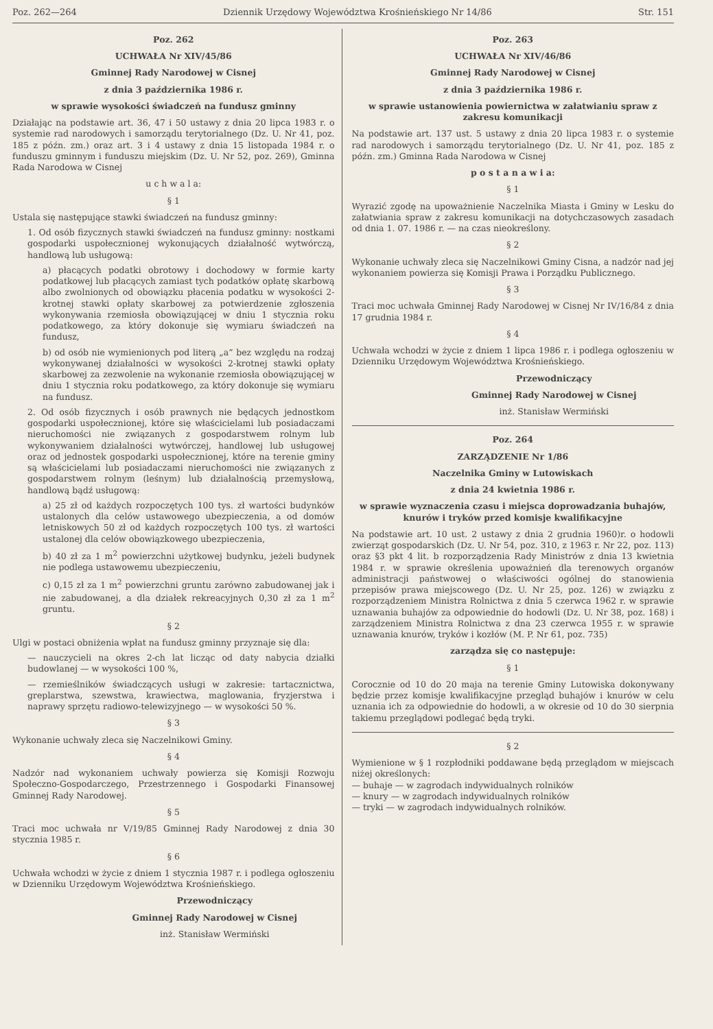Poz. 262—264 Dziennik Urzędowy Województwa Krośnieńskiego Nr 14/86 Str. 151
Poz. 262
UCHWAŁA Nr XIV/45/86
Gminnej Rady Narodowej w Cisnej
z dnia 3 października 1986 r.
w sprawie wysokości świadczeń na fundusz gminny
Działając na podstawie art. 36, 47 i 50 ustawy z dnia 20 lipca 1983 r. o systemie rad narodowych i samorządu terytorialnego (Dz. U. Nr 41, poz. 185 z późn. zm.) oraz art. 3 i 4 ustawy z dnia 15 listopada 1984 r. o funduszu gminnym i funduszu miejskim (Dz. U. Nr 52, poz. 269), Gminna Rada Narodowa w Cisnej
u c h w a l a:
§ 1
Ustala się następujące stawki świadczeń na fundusz gminny:
1. Od osób fizycznych stawki świadczeń na fundusz gminny: nostkami gospodarki uspołecznionej wykonujących działalność wytwórczą, handlową lub usługową:
a) płacących podatki obrotowy i dochodowy w formie karty podatkowej lub płacących zamiast tych podatków opłatę skarbową albo zwolnionych od obowiązku płacenia podatku w wysokości 2-krotnej stawki opłaty skarbowej za potwierdzenie zgłoszenia wykonywania rzemiosła obowiązującej w dniu 1 stycznia roku podatkowego, za który dokonuje się wymiaru świadczeń na fundusz,
b) od osób nie wymienionych pod literą „a” bez względu na rodzaj wykonywanej działalności w wysokości 2-krotnej stawki opłaty skarbowej za zezwolenie na wykonanie rzemiosła obowiązującej w dniu 1 stycznia roku podatkowego, za który dokonuje się wymiaru na fundusz.
2. Od osób fizycznych i osób prawnych nie będących jednostkom gospodarki uspołecznionej, które się właścicielami lub posiadaczami nieruchomości nie związanych z gospodarstwem rolnym lub wykonywaniem działalności wytwórczej, handlowej lub usługowej oraz od jednostek gospodarki uspołecznionej, które na terenie gminy są właścicielami lub posiadaczami nieruchomości nie związanych z gospodarstwem rolnym (leśnym) lub działalnością przemysłową, handlową bądź usługową:
a) 25 zł od każdych rozpoczętych 100 tys. zł wartości budynków ustalonych dla celów ustawowego ubezpieczenia, a od domów letniskowych 50 zł od każdych rozpoczętych 100 tys. zł wartości ustalonej dla celów obowiązkowego ubezpieczenia,
b) 40 zł za 1 m<sup>2</sup> powierzchni użytkowej budynku, jeżeli budynek nie podlega ustawowemu ubezpieczeniu,
c) 0,15 zł za 1 m<sup>2</sup> powierzchni gruntu zarówno zabudowanej jak i nie zabudowanej, a dla działek rekreacyjnych 0,30 zł za 1 m<sup>2</sup> gruntu.
§ 2
Ulgi w postaci obniżenia wpłat na fundusz gminny przyznaje się dla:
— nauczycieli na okres 2-ch lat licząc od daty nabycia działki budowlanej — w wysokości 100 %,
— rzemieślników świadczących usługi w zakresie: tartacznictwa, greplarstwa, szewstwa, krawiectwa, maglowania, fryzjerstwa i naprawy sprzętu radiowo-telewizyjnego — w wysokości 50 %.
§ 3
Wykonanie uchwały zleca się Naczelnikowi Gminy.
§ 4
Nadzór nad wykonaniem uchwały powierza się Komisji Rozwoju Społeczno-Gospodarczego, Przestrzennego i Gospodarki Finansowej Gminnej Rady Narodowej.
§ 5
Traci moc uchwała nr V/19/85 Gminnej Rady Narodowej z dnia 30 stycznia 1985 r.
§ 6
Uchwała wchodzi w życie z dniem 1 stycznia 1987 r. i podlega ogłoszeniu w Dzienniku Urzędowym Województwa Krośnieńskiego.
Przewodniczący
Gminnej Rady Narodowej w Cisnej
inż. Stanisław Wermiński
Poz. 263
UCHWAŁA Nr XIV/46/86
Gminnej Rady Narodowej w Cisnej
z dnia 3 października 1986 r.
w sprawie ustanowienia powiernictwa w załatwianiu spraw z zakresu komunikacji
Na podstawie art. 137 ust. 5 ustawy z dnia 20 lipca 1983 r. o systemie rad narodowych i samorządu terytorialnego (Dz. U. Nr 41, poz. 185 z późn. zm.) Gminna Rada Narodowa w Cisnej
p o s t a n a w i a:
§ 1
Wyrazić zgodę na upoważnienie Naczelnika Miasta i Gminy w Lesku do załatwiania spraw z zakresu komunikacji na dotychczasowych zasadach od dnia 1. 07. 1986 r. — na czas nieokreślony.
§ 2
Wykonanie uchwały zleca się Naczelnikowi Gminy Cisna, a nadzór nad jej wykonaniem powierza się Komisji Prawa i Porządku Publicznego.
§ 3
Traci moc uchwała Gminnej Rady Narodowej w Cisnej Nr IV/16/84 z dnia 17 grudnia 1984 r.
§ 4
Uchwała wchodzi w życie z dniem 1 lipca 1986 r. i podlega ogłoszeniu w Dzienniku Urzędowym Województwa Krośnieńskiego.
Przewodniczący
Gminnej Rady Narodowej w Cisnej
inż. Stanisław Wermiński
Poz. 264
ZARZĄDZENIE Nr 1/86
Naczelnika Gminy w Lutowiskach
z dnia 24 kwietnia 1986 r.
w sprawie wyznaczenia czasu i miejsca doprowadzania buhajów, knurów i tryków przed komisje kwalifikacyjne
Na podstawie art. 10 ust. 2 ustawy z dnia 2 grudnia 1960)r. o hodowli zwierząt gospodarskich (Dz. U. Nr 54, poz. 310, z 1963 r. Nr 22, poz. 113) oraz §3 pkt 4 lit. b rozporządzenia Rady Ministrów z dnia 13 kwietnia 1984 r. w sprawie określenia upoważnień dla terenowych organów administracji państwowej o właściwości ogólnej do stanowienia przepisów prawa miejscowego (Dz. U. Nr 25, poz. 126) w związku z rozporządzeniem Ministra Rolnictwa z dnia 5 czerwca 1962 r. w sprawie uznawania buhajów za odpowiednie do hodowli (Dz. U. Nr 38, poz. 168) i zarządzeniem Ministra Rolnictwa z dna 23 czerwca 1955 r. w sprawie uznawania knurów, tryków i kozłów (M. P. Nr 61, poz. 735)
zarządza się co następuje:
§ 1
Corocznie od 10 do 20 maja na terenie Gminy Lutowiska dokonywany będzie przez komisje kwalifikacyjne przegląd buhajów i knurów w celu uznania ich za odpowiednie do hodowli, a w okresie od 10 do 30 sierpnia takiemu przeglądowi podlegać będą tryki.
§ 2
Wymienione w § 1 rozpłodniki poddawane będą przeglądom w miejscach niżej określonych:
— buhaje — w zagrodach indywidualnych rolników
— knury — w zagrodach indywidualnych rolników
— tryki — w zagrodach indywidualnych rolników.